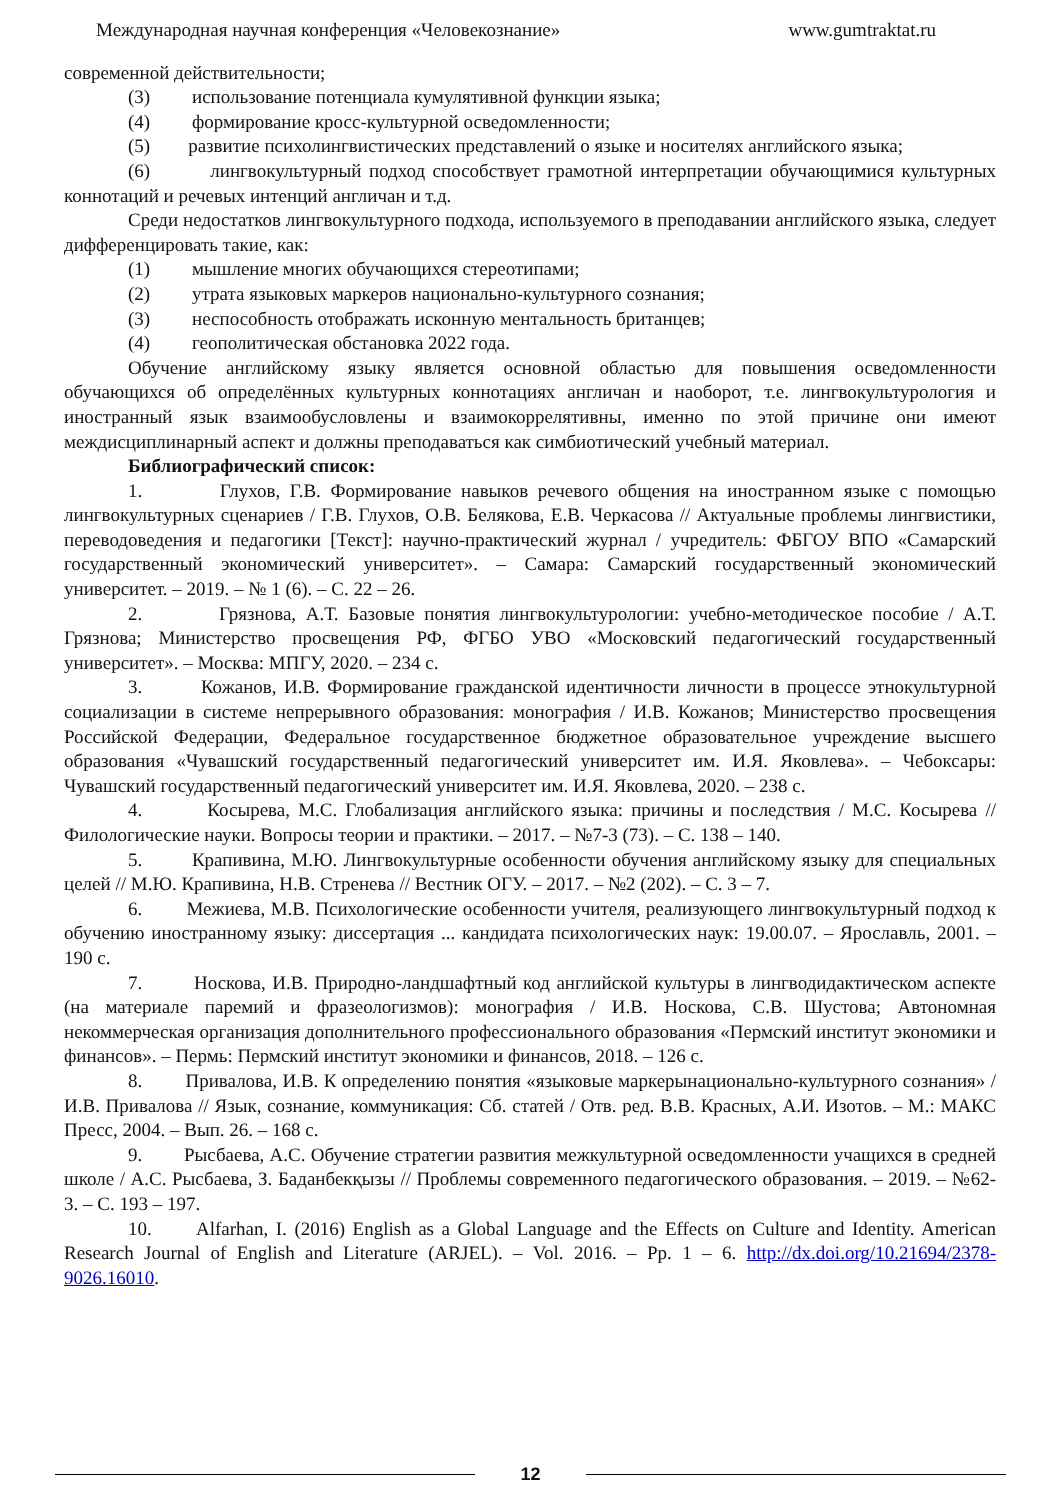Международная научная конференция «Человекознание» www.gumtraktat.ru
современной действительности;
(3) использование потенциала кумулятивной функции языка;
(4) формирование кросс-культурной осведомленности;
(5) развитие психолингвистических представлений о языке и носителях английского языка;
(6) лингвокультурный подход способствует грамотной интерпретации обучающимися культурных коннотаций и речевых интенций англичан и т.д.
Среди недостатков лингвокультурного подхода, используемого в преподавании английского языка, следует дифференцировать такие, как:
(1) мышление многих обучающихся стереотипами;
(2) утрата языковых маркеров национально-культурного сознания;
(3) неспособность отображать исконную ментальность британцев;
(4) геополитическая обстановка 2022 года.
Обучение английскому языку является основной областью для повышения осведомленности обучающихся об определённых культурных коннотациях англичан и наоборот, т.е. лингвокультурология и иностранный язык взаимообусловлены и взаимокоррелятивны, именно по этой причине они имеют междисциплинарный аспект и должны преподаваться как симбиотический учебный материал.
Библиографический список:
1. Глухов, Г.В. Формирование навыков речевого общения на иностранном языке с помощью лингвокультурных сценариев / Г.В. Глухов, О.В. Белякова, Е.В. Черкасова // Актуальные проблемы лингвистики, переводоведения и педагогики [Текст]: научно-практический журнал / учредитель: ФБГОУ ВПО «Самарский государственный экономический университет». – Самара: Самарский государственный экономический университет. – 2019. – № 1 (6). – С. 22 – 26.
2. Грязнова, А.Т. Базовые понятия лингвокультурологии: учебно-методическое пособие / А.Т. Грязнова; Министерство просвещения РФ, ФГБО УВО «Московский педагогический государственный университет». – Москва: МПГУ, 2020. – 234 с.
3. Кожанов, И.В. Формирование гражданской идентичности личности в процессе этнокультурной социализации в системе непрерывного образования: монография / И.В. Кожанов; Министерство просвещения Российской Федерации, Федеральное государственное бюджетное образовательное учреждение высшего образования «Чувашский государственный педагогический университет им. И.Я. Яковлева». – Чебоксары: Чувашский государственный педагогический университет им. И.Я. Яковлева, 2020. – 238 с.
4. Косырева, М.С. Глобализация английского языка: причины и последствия / М.С. Косырева // Филологические науки. Вопросы теории и практики. – 2017. – №7-3 (73). – С. 138 – 140.
5. Крапивина, М.Ю. Лингвокультурные особенности обучения английскому языку для специальных целей // М.Ю. Крапивина, Н.В. Стренева // Вестник ОГУ. – 2017. – №2 (202). – С. 3 – 7.
6. Межиева, М.В. Психологические особенности учителя, реализующего лингвокультурный подход к обучению иностранному языку: диссертация ... кандидата психологических наук: 19.00.07. – Ярославль, 2001. – 190 с.
7. Носкова, И.В. Природно-ландшафтный код английской культуры в лингводидактическом аспекте (на материале паремий и фразеологизмов): монография / И.В. Носкова, С.В. Шустова; Автономная некоммерческая организация дополнительного профессионального образования «Пермский институт экономики и финансов». – Пермь: Пермский институт экономики и финансов, 2018. – 126 с.
8. Привалова, И.В. К определению понятия «языковые маркерынационально-культурного сознания» / И.В. Привалова // Язык, сознание, коммуникация: Сб. статей / Отв. ред. В.В. Красных, А.И. Изотов. – М.: МАКС Пресс, 2004. – Вып. 26. – 168 с.
9. Рысбаева, А.С. Обучение стратегии развития межкультурной осведомленности учащихся в средней школе / А.С. Рысбаева, З. Баданбекқызы // Проблемы современного педагогического образования. – 2019. – №62-3. – С. 193 – 197.
10. Alfarhan, I. (2016) English as a Global Language and the Effects on Culture and Identity. American Research Journal of English and Literature (ARJEL). – Vol. 2016. – Pp. 1 – 6. http://dx.doi.org/10.21694/2378-9026.16010.
12